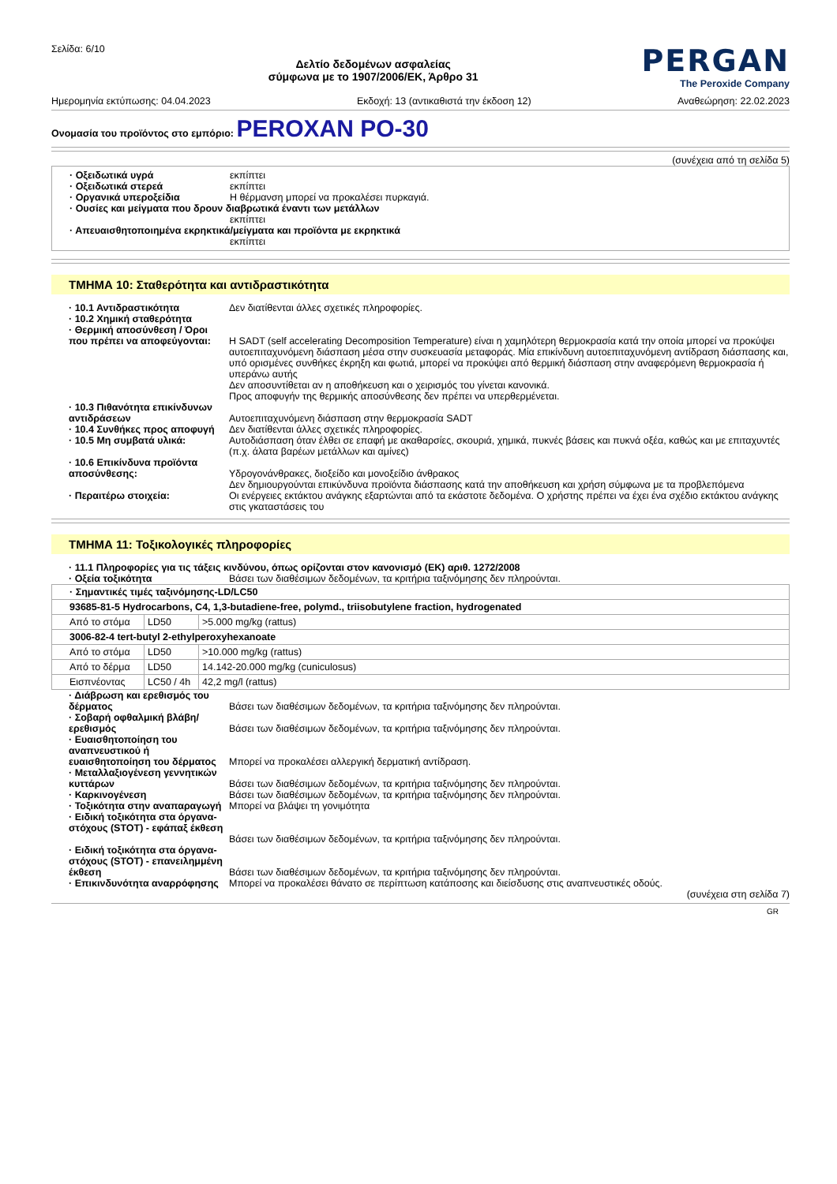Σελίδα: 6/10
Δελτίο δεδομένων ασφαλείας
σύμφωνα με το 1907/2006/ΕΚ, Άρθρο 31
PERGAN
The Peroxide Company
Ημερομηνία εκτύπωσης: 04.04.2023 Εκδοχή: 13 (αντικαθιστά την έκδοση 12) Αναθεώρηση: 22.02.2023
Ονομασία του προϊόντος στο εμπόριο: PEROXAN PO-30
(συνέχεια από τη σελίδα 5)
· Οξειδωτικά υγρά εκπίπτει
· Οξειδωτικά στερεά εκπίπτει
· Οργανικά υπεροξείδια Η θέρμανση μπορεί να προκαλέσει πυρκαγιά.
· Ουσίες και μείγματα που δρουν διαβρωτικά έναντι των μετάλλων
εκπίπτει
· Απευαισθητοποιημένα εκρηκτικά/μείγματα και προϊόντα με εκρηκτικά
εκπίπτει
ΤΜΗΜΑ 10: Σταθερότητα και αντιδραστικότητα
· 10.1 Αντιδραστικότητα Δεν διατίθενται άλλες σχετικές πληροφορίες.
· 10.2 Χημική σταθερότητα
· Θερμική αποσύνθεση / Όροι που πρέπει να αποφεύγονται:
Η SADT (self accelerating Decomposition Temperature) είναι η χαμηλότερη θερμοκρασία κατά την οποία μπορεί να προκύψει αυτοεπιταχυνόμενη διάσπαση μέσα στην συσκευασία μεταφοράς. Μία επικίνδυνη αυτοεπιταχυνόμενη αντίδραση διάσπασης και, υπό ορισμένες συνθήκες έκρηξη και φωτιά, μπορεί να προκύψει από θερμική διάσπαση στην αναφερόμενη θερμοκρασία ή υπεράνω αυτής
Δεν αποσυντίθεται αν η αποθήκευση και ο χειρισμός του γίνεται κανονικά.
Προς αποφυγήν της θερμικής αποσύνθεσης δεν πρέπει να υπερθερμένεται.
· 10.3 Πιθανότητα επικίνδυνων αντιδράσεων
Αυτοεπιταχυνόμενη διάσπαση στην θερμοκρασία SADT
· 10.4 Συνθήκες προς αποφυγή Δεν διατίθενται άλλες σχετικές πληροφορίες.
· 10.5 Μη συμβατά υλικά: Αυτοδιάσπαση όταν έλθει σε επαφή με ακαθαρσίες, σκουριά, χημικά, πυκνές βάσεις και πυκνά οξέα, καθώς και με επιταχυντές (π.χ. άλατα βαρέων μετάλλων και αμίνες)
· 10.6 Επικίνδυνα προϊόντα αποσύνθεσης:
Υδρογονάνθρακες, διοξείδο και μονοξείδιο άνθρακος
Δεν δημιουργούνται επικύνδυνα προϊόντα διάσπασης κατά την αποθήκευση και χρήση σύμφωνα με τα προβλεπόμενα
· Περαιτέρω στοιχεία: Οι ενέργειες εκτάκτου ανάγκης εξαρτώνται από τα εκάστοτε δεδομένα. Ο χρήστης πρέπει να έχει ένα σχέδιο εκτάκτου ανάγκης στις γκαταστάσεις του
ΤΜΗΜΑ 11: Τοξικολογικές πληροφορίες
· 11.1 Πληροφορίες για τις τάξεις κινδύνου, όπως ορίζονται στον κανονισμό (ΕΚ) αριθ. 1272/2008
· Οξεία τοξικότητα Βάσει των διαθέσιμων δεδομένων, τα κριτήρια ταξινόμησης δεν πληρούνται.
| · Σημαντικές τιμές ταξινόμησης-LD/LC50 | | |
| 93685-81-5 Hydrocarbons, C4, 1,3-butadiene-free, polymd., triisobutylene fraction, hydrogenated | | |
| Από το στόμα | LD50 | >5.000 mg/kg (rattus) |
| 3006-82-4 tert-butyl 2-ethylperoxyhexanoate | | |
| Από το στόμα | LD50 | >10.000 mg/kg (rattus) |
| Από το δέρμα | LD50 | 14.142-20.000 mg/kg (cuniculosus) |
| Εισπνέοντας | LC50 / 4h | 42,2 mg/l (rattus) |
· Διάβρωση και ερεθισμός του δέρματος
Βάσει των διαθέσιμων δεδομένων, τα κριτήρια ταξινόμησης δεν πληρούνται.
· Σοβαρή οφθαλμική βλάβη/ ερεθισμός
Βάσει των διαθέσιμων δεδομένων, τα κριτήρια ταξινόμησης δεν πληρούνται.
· Ευαισθητοποίηση του αναπνευστικού ή ευαισθητοποίηση του δέρματος
Μπορεί να προκαλέσει αλλεργική δερματική αντίδραση.
· Μεταλλαξιογένεση γεννητικών κυττάρων
Βάσει των διαθέσιμων δεδομένων, τα κριτήρια ταξινόμησης δεν πληρούνται.
· Καρκινογένεση Βάσει των διαθέσιμων δεδομένων, τα κριτήρια ταξινόμησης δεν πληρούνται.
· Τοξικότητα στην αναπαραγωγή Μπορεί να βλάψει τη γονιμότητα
· Ειδική τοξικότητα στα όργανα-στόχους (STOT) - εφάπαξ έκθεση
Βάσει των διαθέσιμων δεδομένων, τα κριτήρια ταξινόμησης δεν πληρούνται.
· Ειδική τοξικότητα στα όργανα-στόχους (STOT) - επανειλημμένη έκθεση
Βάσει των διαθέσιμων δεδομένων, τα κριτήρια ταξινόμησης δεν πληρούνται.
· Επικινδυνότητα αναρρόφησης Μπορεί να προκαλέσει θάνατο σε περίπτωση κατάποσης και διείσδυσης στις αναπνευστικές οδούς.
(συνέχεια στη σελίδα 7)
GR